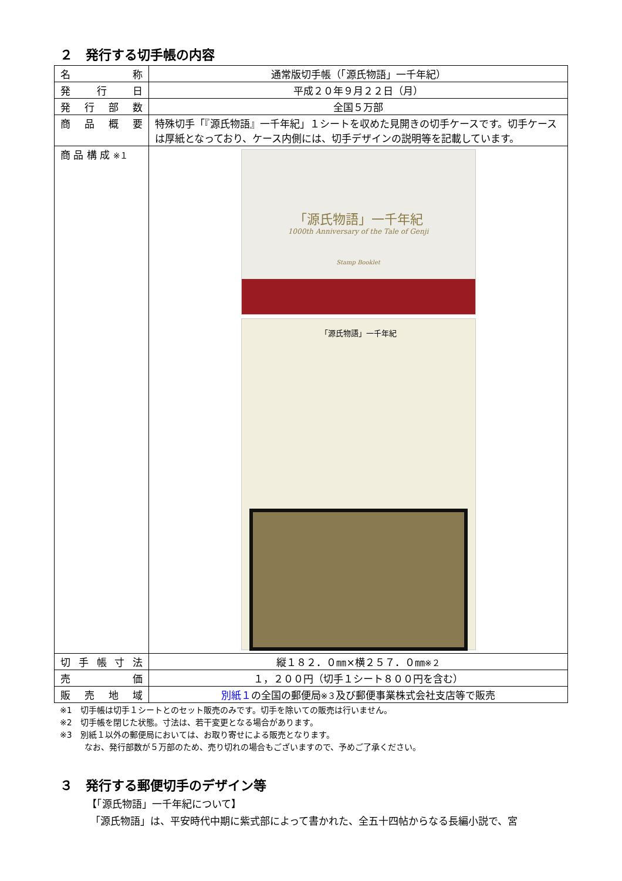２　発行する切手帳の内容
| 名称 | 通常版切手帳（「源氏物語」一千年紀） |
| 発行日 | 平成２０年９月２２日（月） |
| 発行部数 | 全国５万部 |
| 商品概要 | 特殊切手「『源氏物語』一千年紀」１シートを収めた見開きの切手ケースです。切手ケースは厚紙となっており、ケース内側には、切手デザインの説明等を記載しています。 |
| 商 品 構 成 ※１ | 「源氏物語」一千年紀 1000th Anniversary of the Tale of Genji Stamp Booklet 「源氏物語」一千年紀 |
| 切手帳寸法 | 縦１８２．０㎜×横２５７．０㎜ ※２ |
| 売価 | １，２００円（切手１シート８００円を含む） |
| 販売地域 | 別紙１ の全国の郵便局 ※３ 及び郵便事業株式会社支店等で販売 |
※1　切手帳は切手１シートとのセット販売のみです。切手を除いての販売は行いません。
※2　切手帳を閉じた状態。寸法は、若干変更となる場合があります。
※3　別紙１以外の郵便局においては、お取り寄せによる販売となります。
なお、発行部数が５万部のため、売り切れの場合もございますので、予めご了承ください。
３　発行する郵便切手のデザイン等
【「源氏物語」一千年紀について】
「源氏物語」は、平安時代中期に紫式部によって書かれた、全五十四帖からなる長編小説で、宮